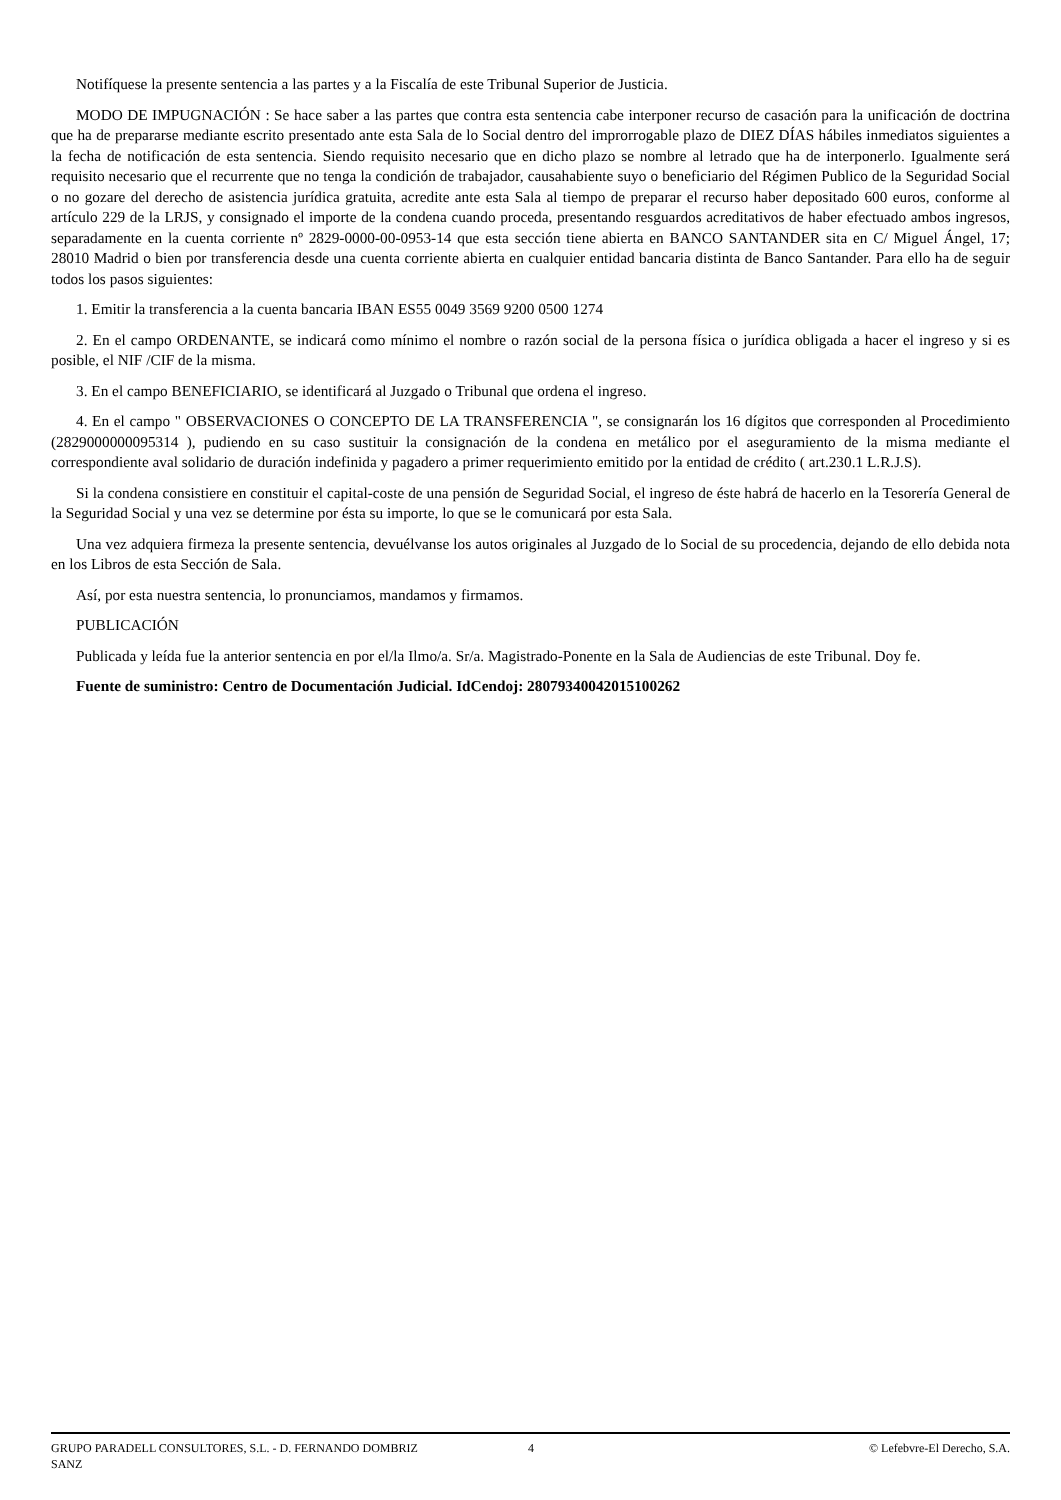Notifíquese la presente sentencia a las partes y a la Fiscalía de este Tribunal Superior de Justicia.
MODO DE IMPUGNACIÓN : Se hace saber a las partes que contra esta sentencia cabe interponer recurso de casación para la unificación de doctrina que ha de prepararse mediante escrito presentado ante esta Sala de lo Social dentro del improrrogable plazo de DIEZ DÍAS hábiles inmediatos siguientes a la fecha de notificación de esta sentencia. Siendo requisito necesario que en dicho plazo se nombre al letrado que ha de interponerlo. Igualmente será requisito necesario que el recurrente que no tenga la condición de trabajador, causahabiente suyo o beneficiario del Régimen Publico de la Seguridad Social o no gozare del derecho de asistencia jurídica gratuita, acredite ante esta Sala al tiempo de preparar el recurso haber depositado 600 euros, conforme al artículo 229 de la LRJS, y consignado el importe de la condena cuando proceda, presentando resguardos acreditativos de haber efectuado ambos ingresos, separadamente en la cuenta corriente nº 2829-0000-00-0953-14 que esta sección tiene abierta en BANCO SANTANDER sita en C/ Miguel Ángel, 17; 28010 Madrid o bien por transferencia desde una cuenta corriente abierta en cualquier entidad bancaria distinta de Banco Santander. Para ello ha de seguir todos los pasos siguientes:
1. Emitir la transferencia a la cuenta bancaria IBAN ES55 0049 3569 9200 0500 1274
2. En el campo ORDENANTE, se indicará como mínimo el nombre o razón social de la persona física o jurídica obligada a hacer el ingreso y si es posible, el NIF /CIF de la misma.
3. En el campo BENEFICIARIO, se identificará al Juzgado o Tribunal que ordena el ingreso.
4. En el campo " OBSERVACIONES O CONCEPTO DE LA TRANSFERENCIA ", se consignarán los 16 dígitos que corresponden al Procedimiento (2829000000095314 ), pudiendo en su caso sustituir la consignación de la condena en metálico por el aseguramiento de la misma mediante el correspondiente aval solidario de duración indefinida y pagadero a primer requerimiento emitido por la entidad de crédito ( art.230.1 L.R.J.S).
Si la condena consistiere en constituir el capital-coste de una pensión de Seguridad Social, el ingreso de éste habrá de hacerlo en la Tesorería General de la Seguridad Social y una vez se determine por ésta su importe, lo que se le comunicará por esta Sala.
Una vez adquiera firmeza la presente sentencia, devuélvanse los autos originales al Juzgado de lo Social de su procedencia, dejando de ello debida nota en los Libros de esta Sección de Sala.
Así, por esta nuestra sentencia, lo pronunciamos, mandamos y firmamos.
PUBLICACIÓN
Publicada y leída fue la anterior sentencia en por el/la Ilmo/a. Sr/a. Magistrado-Ponente en la Sala de Audiencias de este Tribunal. Doy fe.
Fuente de suministro: Centro de Documentación Judicial. IdCendoj: 28079340042015100262
GRUPO PARADELL CONSULTORES, S.L. - D. FERNANDO DOMBRIZ SANZ
4 © Lefebvre-El Derecho, S.A.